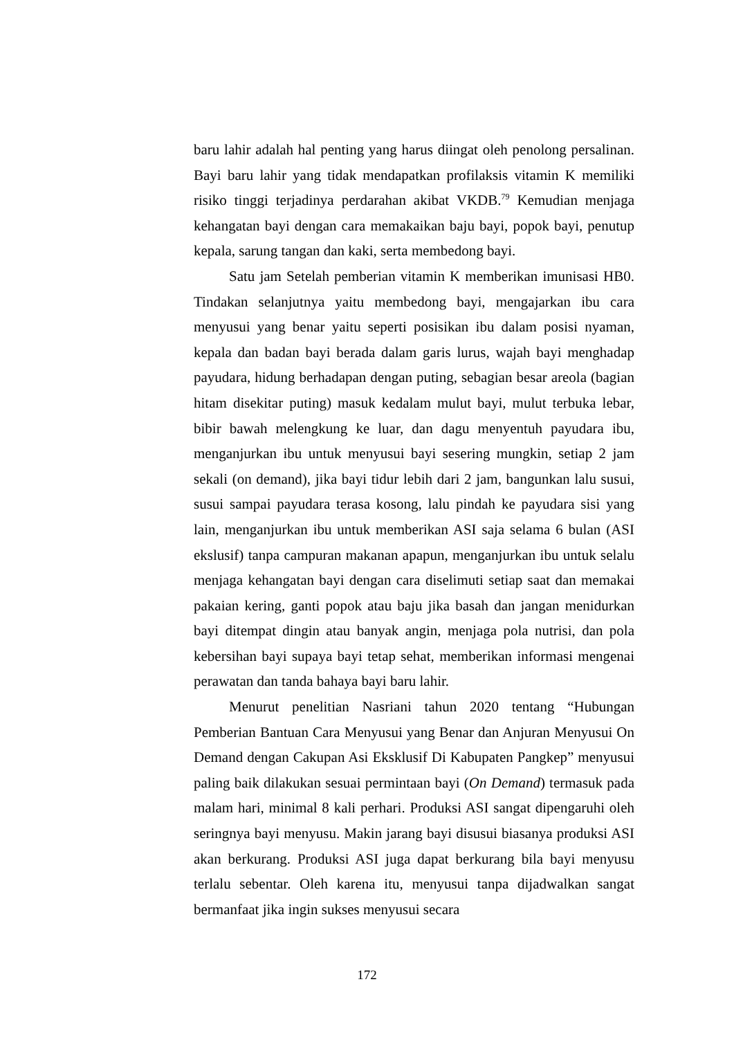baru lahir adalah hal penting yang harus diingat oleh penolong persalinan. Bayi baru lahir yang tidak mendapatkan profilaksis vitamin K memiliki risiko tinggi terjadinya perdarahan akibat VKDB.<sup>79</sup> Kemudian menjaga kehangatan bayi dengan cara memakaikan baju bayi, popok bayi, penutup kepala, sarung tangan dan kaki, serta membedong bayi.
Satu jam Setelah pemberian vitamin K memberikan imunisasi HB0. Tindakan selanjutnya yaitu membedong bayi, mengajarkan ibu cara menyusui yang benar yaitu seperti posisikan ibu dalam posisi nyaman, kepala dan badan bayi berada dalam garis lurus, wajah bayi menghadap payudara, hidung berhadapan dengan puting, sebagian besar areola (bagian hitam disekitar puting) masuk kedalam mulut bayi, mulut terbuka lebar, bibir bawah melengkung ke luar, dan dagu menyentuh payudara ibu, menganjurkan ibu untuk menyusui bayi sesering mungkin, setiap 2 jam sekali (on demand), jika bayi tidur lebih dari 2 jam, bangunkan lalu susui, susui sampai payudara terasa kosong, lalu pindah ke payudara sisi yang lain, menganjurkan ibu untuk memberikan ASI saja selama 6 bulan (ASI ekslusif) tanpa campuran makanan apapun, menganjurkan ibu untuk selalu menjaga kehangatan bayi dengan cara diselimuti setiap saat dan memakai pakaian kering, ganti popok atau baju jika basah dan jangan menidurkan bayi ditempat dingin atau banyak angin, menjaga pola nutrisi, dan pola kebersihan bayi supaya bayi tetap sehat, memberikan informasi mengenai perawatan dan tanda bahaya bayi baru lahir.
Menurut penelitian Nasriani tahun 2020 tentang “Hubungan Pemberian Bantuan Cara Menyusui yang Benar dan Anjuran Menyusui On Demand dengan Cakupan Asi Eksklusif Di Kabupaten Pangkep” menyusui paling baik dilakukan sesuai permintaan bayi (On Demand) termasuk pada malam hari, minimal 8 kali perhari. Produksi ASI sangat dipengaruhi oleh seringnya bayi menyusu. Makin jarang bayi disusui biasanya produksi ASI akan berkurang. Produksi ASI juga dapat berkurang bila bayi menyusu terlalu sebentar. Oleh karena itu, menyusui tanpa dijadwalkan sangat bermanfaat jika ingin sukses menyusui secara
172